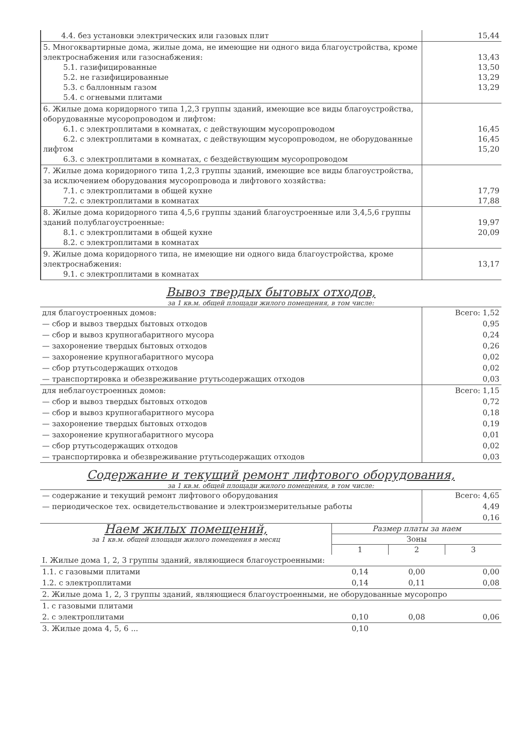| 4.4. без установки электрических или газовых плит | 15,44 |
| 5. Многоквартирные дома, жилые дома, не имеющие ни одного вида благоустройства, кроме электроснабжения или газоснабжения: 5.1. газифицированные 5.2. не газифицированные 5.3. с баллонным газом 5.4. с огневыми плитами | 13,43 13,50 13,29 13,29 |
| 6. Жилые дома коридорного типа 1,2,3 группы зданий, имеющие все виды благоустройства, оборудованные мусоропроводом и лифтом: 6.1. с электроплитами в комнатах, с действующим мусоропроводом 6.2. с электроплитами в комнатах, с действующим мусоропроводом, не оборудованные лифтом 6.3. с электроплитами в комнатах, с бездействующим мусоропроводом | 16,45 16,45 15,20 |
| 7. Жилые дома коридорного типа 1,2,3 группы зданий, имеющие все виды благоустройства, за исключением оборудования мусоропровода и лифтового хозяйства: 7.1. с электроплитами в общей кухне 7.2. с электроплитами в комнатах | 17,79 17,88 |
| 8. Жилые дома коридорного типа 4,5,6 группы зданий благоустроенные или 3,4,5,6 группы зданий полублагоустроенные: 8.1. с электроплитами в общей кухне 8.2. с электроплитами в комнатах | 19,97 20,09 |
| 9. Жилые дома коридорного типа, не имеющие ни одного вида благоустройства, кроме электроснабжения: 9.1. с электроплитами в комнатах | 13,17 |
Вывоз твердых бытовых отходов,
за 1 кв.м. общей площади жилого помещения, в том числе:
| для благоустроенных домов: | Всего: 1,52 |
| — сбор и вывоз твердых бытовых отходов | 0,95 |
| — сбор и вывоз крупногабаритного мусора | 0,24 |
| — захоронение твердых бытовых отходов | 0,26 |
| — захоронение крупногабаритного мусора | 0,02 |
| — сбор ртутьсодержащих отходов | 0,02 |
| — транспортировка и обезвреживание ртутьсодержащих отходов | 0,03 |
| для неблагоустроенных домов: | Всего: 1,15 |
| — сбор и вывоз твердых бытовых отходов | 0,72 |
| — сбор и вывоз крупногабаритного мусора | 0,18 |
| — захоронение твердых бытовых отходов | 0,19 |
| — захоронение крупногабаритного мусора | 0,01 |
| — сбор ртутьсодержащих отходов | 0,02 |
| — транспортировка и обезвреживание ртутьсодержащих отходов | 0,03 |
Содержание и текущий ремонт лифтового оборудования,
за 1 кв.м. общей площади жилого помещения, в том числе:
| — содержание и текущий ремонт лифтового оборудования | Всего: 4,65 |
| — периодическое тех. освидетельствование и электроизмерительные работы | 4,49 |
| | 0,16 |
| Наем жилых помещений, за 1 кв.м. общей площади жилого помещения в месяц | Размер платы за наем | | |
| | Зоны | | |
| | 1 | 2 | 3 |
| I. Жилые дома 1, 2, 3 группы зданий, являющиеся благоустроенными: | | | |
| 1.1. с газовыми плитами | 0,14 | 0,00 | 0,00 |
| 1.2. с электроплитами | 0,14 | 0,11 | 0,08 |
| 2. Жилые дома 1, 2, 3 группы зданий, являющиеся благоустроенными, не оборудованные мусоропро | | | |
| 1. с газовыми плитами | | | |
| 2. с электроплитами | 0,10 | 0,08 | 0,06 |
| 3. Жилые дома 4, 5, 6 ... | 0,10 | | |